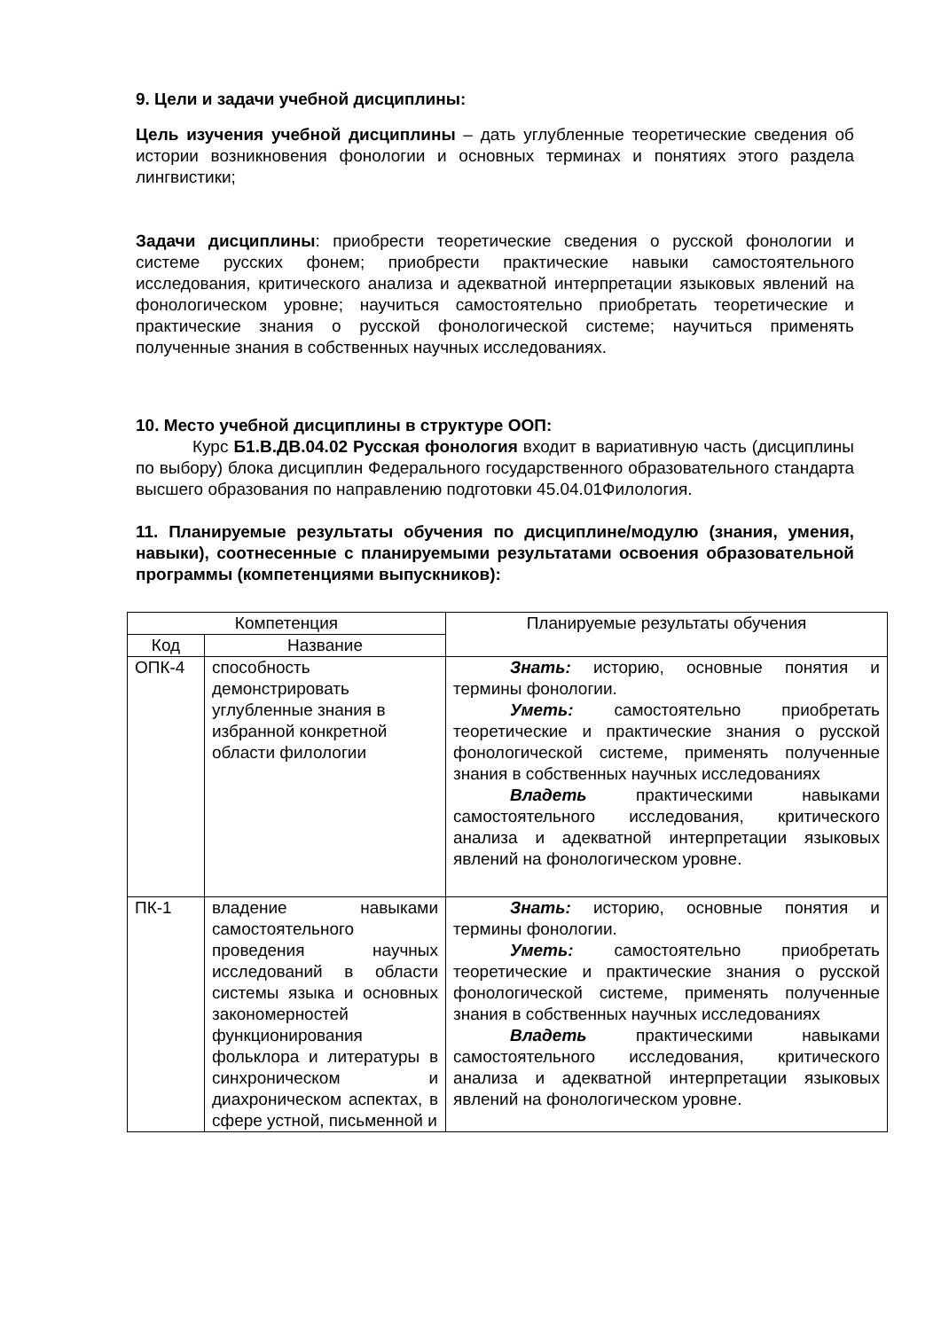9. Цели и задачи учебной дисциплины:
Цель изучения учебной дисциплины – дать углубленные теоретические сведения об истории возникновения фонологии и основных терминах и понятиях этого раздела лингвистики;
Задачи дисциплины: приобрести теоретические сведения о русской фонологии и системе русских фонем; приобрести практические навыки самостоятельного исследования, критического анализа и адекватной интерпретации языковых явлений на фонологическом уровне; научиться самостоятельно приобретать теоретические и практические знания о русской фонологической системе; научиться применять полученные знания в собственных научных исследованиях.
10. Место учебной дисциплины в структуре ООП:
Курс Б1.В.ДВ.04.02 Русская фонология входит в вариативную часть (дисциплины по выбору) блока дисциплин Федерального государственного образовательного стандарта высшего образования по направлению подготовки 45.04.01Филология.
11. Планируемые результаты обучения по дисциплине/модулю (знания, умения, навыки), соотнесенные с планируемыми результатами освоения образовательной программы (компетенциями выпускников):
| Компетенция | | Планируемые результаты обучения |
| --- | --- | --- |
| Код | Название | |
| ОПК-4 | способность демонстрировать углубленные знания в избранной конкретной области филологии | Знать: историю, основные понятия и термины фонологии. Уметь: самостоятельно приобретать теоретические и практические знания о русской фонологической системе, применять полученные знания в собственных научных исследованиях Владеть практическими навыками самостоятельного исследования, критического анализа и адекватной интерпретации языковых явлений на фонологическом уровне. |
| ПК-1 | владение навыками самостоятельного проведения научных исследований в области системы языка и основных закономерностей функционирования фольклора и литературы в синхроническом и диахроническом аспектах, в сфере устной, письменной и | Знать: историю, основные понятия и термины фонологии. Уметь: самостоятельно приобретать теоретические и практические знания о русской фонологической системе, применять полученные знания в собственных научных исследованиях Владеть практическими навыками самостоятельного исследования, критического анализа и адекватной интерпретации языковых явлений на фонологическом уровне. |